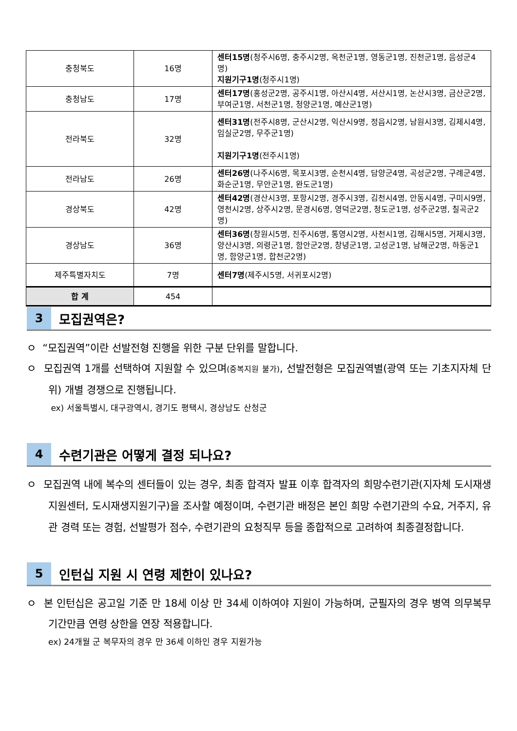| 충청북도 | 16명 | 센터15명 (청주시6명, 충주시2명, 옥천군1명, 영동군1명, 진천군1명, 음성군4명) 지원기구1명 (청주시1명) |
| 충청남도 | 17명 | 센터17명 (홍성군2명, 공주시1명, 아산시4명, 서산시1명, 논산시3명, 금산군2명, 부여군1명, 서천군1명, 청양군1명, 예산군1명) |
| 전라북도 | 32명 | 센터31명 (전주시8명, 군산시2명, 익산시9명, 정읍시2명, 남원시3명, 김제시4명, 임실군2명, 무주군1명) 지원기구1명 (전주시1명) |
| 전라남도 | 26명 | 센터26명 (나주시6명, 목포시3명, 순천시4명, 담양군4명, 곡성군2명, 구례군4명, 화순군1명, 무안군1명, 완도군1명) |
| 경상북도 | 42명 | 센터42명 (경산시3명, 포항시2명, 경주시3명, 김천시4명, 안동시4명, 구미시9명, 영천시2명, 상주시2명, 문경시6명, 영덕군2명, 청도군1명, 성주군2명, 칠곡군2명) |
| 경상남도 | 36명 | 센터36명 (창원시5명, 진주시6명, 통영시2명, 사천시1명, 김해시5명, 거제시3명, 양산시3명, 의령군1명, 함안군2명, 창녕군1명, 고성군1명, 남해군2명, 하동군1명, 함양군1명, 합천군2명) |
| 제주특별자치도 | 7명 | 센터7명 (제주시5명, 서귀포시2명) |
| 합 계 | 454 | |
3
모집권역은?
ㅇ “모집권역”이란 선발전형 진행을 위한 구분 단위를 말합니다.
ㅇ 모집권역 1개를 선택하여 지원할 수 있으며(중복지원 불가), 선발전형은 모집권역별(광역 또는 기초지자체 단위) 개별 경쟁으로 진행됩니다.
ex) 서울특별시, 대구광역시, 경기도 평택시, 경상남도 산청군
4
수련기관은 어떻게 결정 되나요?
ㅇ 모집권역 내에 복수의 센터들이 있는 경우, 최종 합격자 발표 이후 합격자의 희망수련기관(지자체 도시재생지원센터, 도시재생지원기구)을 조사할 예정이며, 수련기관 배정은 본인 희망 수련기관의 수요, 거주지, 유관 경력 또는 경험, 선발평가 점수, 수련기관의 요청직무 등을 종합적으로 고려하여 최종결정합니다.
5
인턴십 지원 시 연령 제한이 있나요?
ㅇ 본 인턴십은 공고일 기준 만 18세 이상 만 34세 이하여야 지원이 가능하며, 군필자의 경우 병역 의무복무 기간만큼 연령 상한을 연장 적용합니다.
ex) 24개월 군 복무자의 경우 만 36세 이하인 경우 지원가능